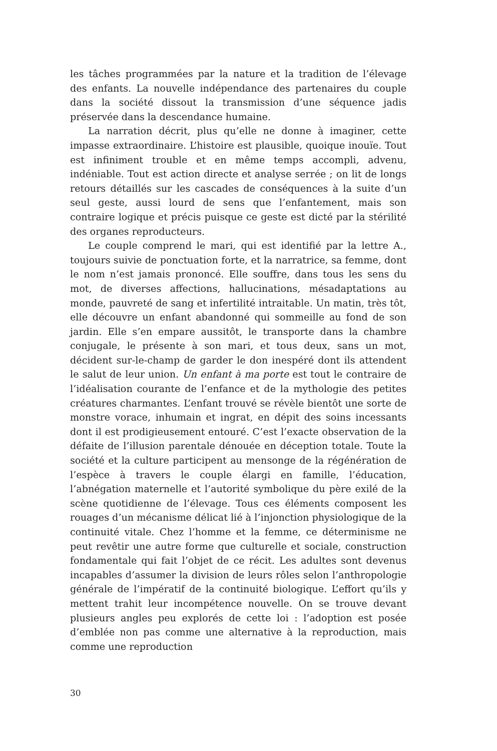les tâches programmées par la nature et la tradition de l’élevage des enfants. La nouvelle indépendance des partenaires du couple dans la société dissout la transmission d’une séquence jadis préservée dans la descendance humaine.
La narration décrit, plus qu’elle ne donne à imaginer, cette impasse extraordinaire. L’histoire est plausible, quoique inouïe. Tout est infiniment trouble et en même temps accompli, advenu, indéniable. Tout est action directe et analyse serrée ; on lit de longs retours détaillés sur les cascades de conséquences à la suite d’un seul geste, aussi lourd de sens que l’enfantement, mais son contraire logique et précis puisque ce geste est dicté par la stérilité des organes reproducteurs.
Le couple comprend le mari, qui est identifié par la lettre A., toujours suivie de ponctuation forte, et la narratrice, sa femme, dont le nom n’est jamais prononcé. Elle souffre, dans tous les sens du mot, de diverses affections, hallucinations, mésadaptations au monde, pauvreté de sang et infertilité intraitable. Un matin, très tôt, elle découvre un enfant abandonné qui sommeille au fond de son jardin. Elle s’en empare aussitôt, le transporte dans la chambre conjugale, le présente à son mari, et tous deux, sans un mot, décident sur-le-champ de garder le don inespéré dont ils attendent le salut de leur union. Un enfant à ma porte est tout le contraire de l’idéalisation courante de l’enfance et de la mythologie des petites créatures charmantes. L’enfant trouvé se révèle bientôt une sorte de monstre vorace, inhumain et ingrat, en dépit des soins incessants dont il est prodigieusement entouré. C’est l’exacte observation de la défaite de l’illusion parentale dénouée en déception totale. Toute la société et la culture participent au mensonge de la régénération de l’espèce à travers le couple élargi en famille, l’éducation, l’abnégation maternelle et l’autorité symbolique du père exilé de la scène quotidienne de l’élevage. Tous ces éléments composent les rouages d’un mécanisme délicat lié à l’injonction physiologique de la continuité vitale. Chez l’homme et la femme, ce déterminisme ne peut revêtir une autre forme que culturelle et sociale, construction fondamentale qui fait l’objet de ce récit. Les adultes sont devenus incapables d’assumer la division de leurs rôles selon l’anthropologie générale de l’impératif de la continuité biologique. L’effort qu’ils y mettent trahit leur incompétence nouvelle. On se trouve devant plusieurs angles peu explorés de cette loi : l’adoption est posée d’emblée non pas comme une alternative à la reproduction, mais comme une reproduction
30